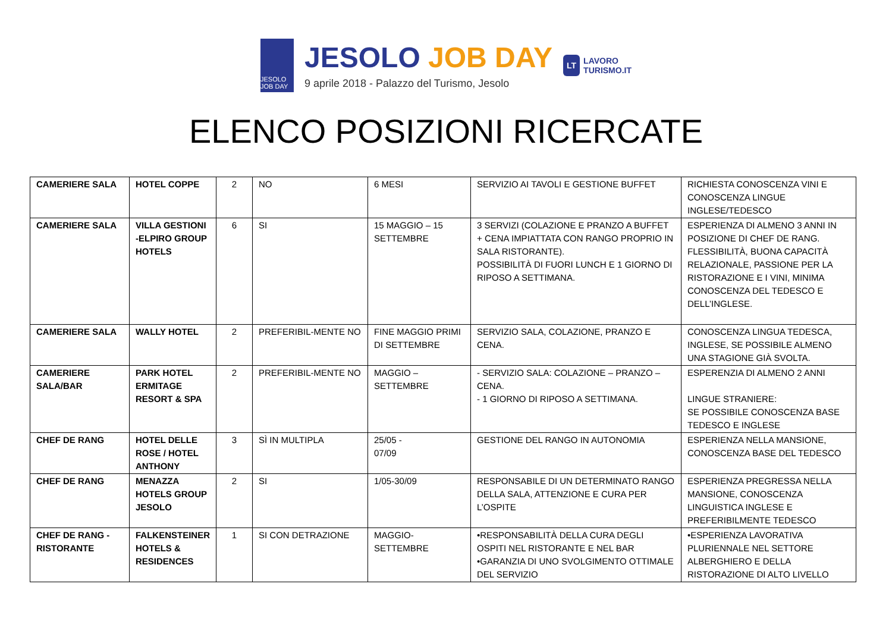JESOLO JOB DAY
JESOLO JOB DAY
9 aprile 2018 - Palazzo del Turismo, Jesolo
LT
LAVORO
TURISMO.IT
ELENCO POSIZIONI RICERCATE
| CAMERIERE SALA | HOTEL COPPE | 2 | NO | 6 MESI | SERVIZIO AI TAVOLI E GESTIONE BUFFET | RICHIESTA CONOSCENZA VINI E CONOSCENZA LINGUE INGLESE/TEDESCO |
| CAMERIERE SALA | VILLA GESTIONI -ELPIRO GROUP HOTELS | 6 | SI | 15 MAGGIO – 15 SETTEMBRE | 3 SERVIZI (COLAZIONE E PRANZO A BUFFET + CENA IMPIATTATA CON RANGO PROPRIO IN SALA RISTORANTE). POSSIBILITÀ DI FUORI LUNCH E 1 GIORNO DI RIPOSO A SETTIMANA. | ESPERIENZA DI ALMENO 3 ANNI IN POSIZIONE DI CHEF DE RANG. FLESSIBILITÀ, BUONA CAPACITÀ RELAZIONALE, PASSIONE PER LA RISTORAZIONE E I VINI, MINIMA CONOSCENZA DEL TEDESCO E DELL’INGLESE. |
| CAMERIERE SALA | WALLY HOTEL | 2 | PREFERIBIL-MENTE NO | FINE MAGGIO PRIMI DI SETTEMBRE | SERVIZIO SALA, COLAZIONE, PRANZO E CENA. | CONOSCENZA LINGUA TEDESCA, INGLESE, SE POSSIBILE ALMENO UNA STAGIONE GIÀ SVOLTA. |
| CAMERIERE SALA/BAR | PARK HOTEL ERMITAGE RESORT & SPA | 2 | PREFERIBIL-MENTE NO | MAGGIO – SETTEMBRE | - SERVIZIO SALA: COLAZIONE – PRANZO – CENA. - 1 GIORNO DI RIPOSO A SETTIMANA. | ESPERENZIA DI ALMENO 2 ANNI LINGUE STRANIERE: SE POSSIBILE CONOSCENZA BASE TEDESCO E INGLESE |
| CHEF DE RANG | HOTEL DELLE ROSE / HOTEL ANTHONY | 3 | SÌ IN MULTIPLA | 25/05 - 07/09 | GESTIONE DEL RANGO IN AUTONOMIA | ESPERIENZA NELLA MANSIONE, CONOSCENZA BASE DEL TEDESCO |
| CHEF DE RANG | MENAZZA HOTELS GROUP JESOLO | 2 | SI | 1/05-30/09 | RESPONSABILE DI UN DETERMINATO RANGO DELLA SALA, ATTENZIONE E CURA PER L’OSPITE | ESPERIENZA PREGRESSA NELLA MANSIONE, CONOSCENZA LINGUISTICA INGLESE E PREFERIBILMENTE TEDESCO |
| CHEF DE RANG - RISTORANTE | FALKENSTEINER HOTELS & RESIDENCES | 1 | SI CON DETRAZIONE | MAGGIO-SETTEMBRE | •RESPONSABILITÀ DELLA CURA DEGLI OSPITI NEL RISTORANTE E NEL BAR •GARANZIA DI UNO SVOLGIMENTO OTTIMALE DEL SERVIZIO | •ESPERIENZA LAVORATIVA PLURIENNALE NEL SETTORE ALBERGHIERO E DELLA RISTORAZIONE DI ALTO LIVELLO |